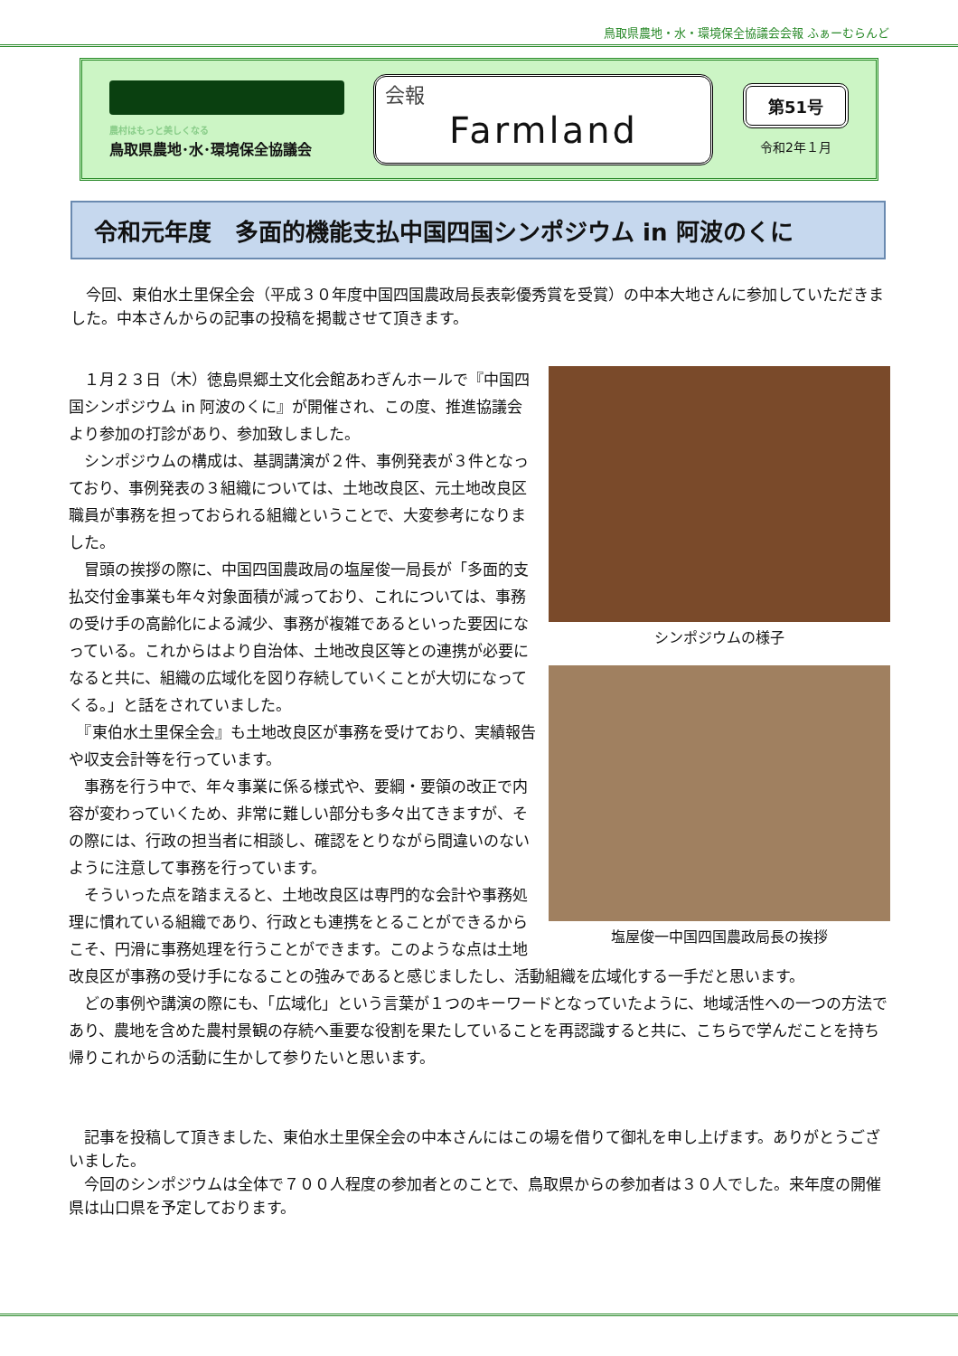鳥取県農地・水・環境保全協議会会報 ふぁーむらんど
農村はもっと美しくなる
鳥取県農地･水･環境保全協議会
会報
Farmland
第51号
令和2年１月
令和元年度　多面的機能支払中国四国シンポジウム in 阿波のくに
　今回、東伯水土里保全会（平成３０年度中国四国農政局長表彰優秀賞を受賞）の中本大地さんに参加していただきました。中本さんからの記事の投稿を掲載させて頂きます。
シンポジウムの様子
塩屋俊一中国四国農政局長の挨拶
　１月２３日（木）徳島県郷土文化会館あわぎんホールで『中国四国シンポジウム in 阿波のくに』が開催され、この度、推進協議会より参加の打診があり、参加致しました。
　シンポジウムの構成は、基調講演が２件、事例発表が３件となっており、事例発表の３組織については、土地改良区、元土地改良区職員が事務を担っておられる組織ということで、大変参考になりました。
　冒頭の挨拶の際に、中国四国農政局の塩屋俊一局長が「多面的支払交付金事業も年々対象面積が減っており、これについては、事務の受け手の高齢化による減少、事務が複雑であるといった要因になっている。これからはより自治体、土地改良区等との連携が必要になると共に、組織の広域化を図り存続していくことが大切になってくる。」と話をされていました。
　『東伯水土里保全会』も土地改良区が事務を受けており、実績報告や収支会計等を行っています。
　事務を行う中で、年々事業に係る様式や、要綱・要領の改正で内容が変わっていくため、非常に難しい部分も多々出てきますが、その際には、行政の担当者に相談し、確認をとりながら間違いのないように注意して事務を行っています。
　そういった点を踏まえると、土地改良区は専門的な会計や事務処理に慣れている組織であり、行政とも連携をとることができるからこそ、円滑に事務処理を行うことができます。このような点は土地改良区が事務の受け手になることの強みであると感じましたし、活動組織を広域化する一手だと思います。
　どの事例や講演の際にも、「広域化」という言葉が１つのキーワードとなっていたように、地域活性への一つの方法であり、農地を含めた農村景観の存続へ重要な役割を果たしていることを再認識すると共に、こちらで学んだことを持ち帰りこれからの活動に生かして参りたいと思います。
　記事を投稿して頂きました、東伯水土里保全会の中本さんにはこの場を借りて御礼を申し上げます。ありがとうございました。
　今回のシンポジウムは全体で７００人程度の参加者とのことで、鳥取県からの参加者は３０人でした。来年度の開催県は山口県を予定しております。